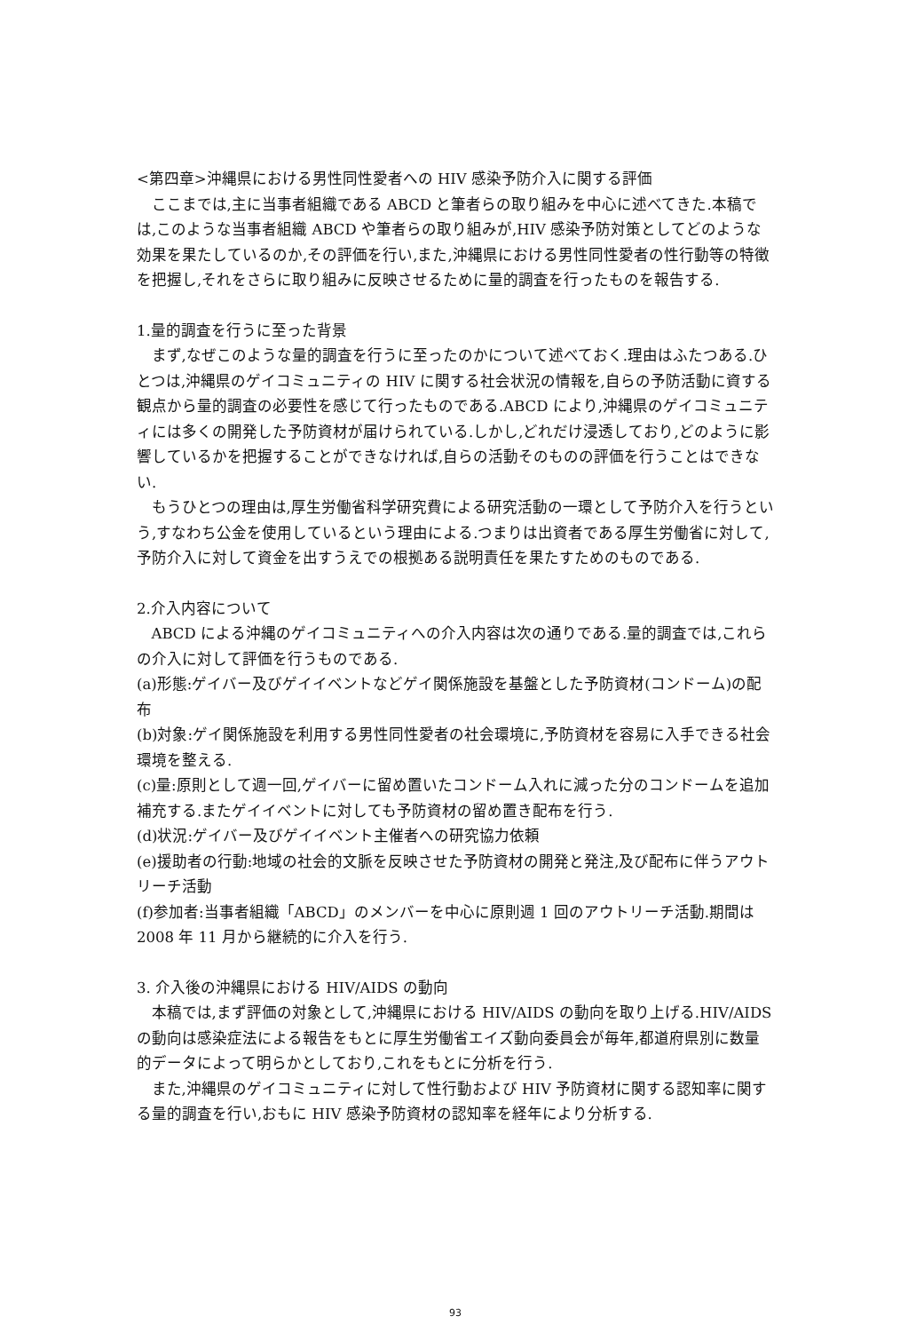<第四章>沖縄県における男性同性愛者への HIV 感染予防介入に関する評価
ここまでは,主に当事者組織である ABCD と筆者らの取り組みを中心に述べてきた.本稿では,このような当事者組織 ABCD や筆者らの取り組みが,HIV 感染予防対策としてどのような効果を果たしているのか,その評価を行い,また,沖縄県における男性同性愛者の性行動等の特徴を把握し,それをさらに取り組みに反映させるために量的調査を行ったものを報告する.
1.量的調査を行うに至った背景
まず,なぜこのような量的調査を行うに至ったのかについて述べておく.理由はふたつある.ひとつは,沖縄県のゲイコミュニティの HIV に関する社会状況の情報を,自らの予防活動に資する観点から量的調査の必要性を感じて行ったものである.ABCD により,沖縄県のゲイコミュニティには多くの開発した予防資材が届けられている.しかし,どれだけ浸透しており,どのように影響しているかを把握することができなければ,自らの活動そのものの評価を行うことはできない.
もうひとつの理由は,厚生労働省科学研究費による研究活動の一環として予防介入を行うという,すなわち公金を使用しているという理由による.つまりは出資者である厚生労働省に対して,予防介入に対して資金を出すうえでの根拠ある説明責任を果たすためのものである.
2.介入内容について
ABCD による沖縄のゲイコミュニティへの介入内容は次の通りである.量的調査では,これらの介入に対して評価を行うものである.
(a)形態:ゲイバー及びゲイイベントなどゲイ関係施設を基盤とした予防資材(コンドーム)の配布
(b)対象:ゲイ関係施設を利用する男性同性愛者の社会環境に,予防資材を容易に入手できる社会環境を整える.
(c)量:原則として週一回,ゲイバーに留め置いたコンドーム入れに減った分のコンドームを追加補充する.またゲイイベントに対しても予防資材の留め置き配布を行う.
(d)状況:ゲイバー及びゲイイベント主催者への研究協力依頼
(e)援助者の行動:地域の社会的文脈を反映させた予防資材の開発と発注,及び配布に伴うアウトリーチ活動
(f)参加者:当事者組織「ABCD」のメンバーを中心に原則週 1 回のアウトリーチ活動.期間は 2008 年 11 月から継続的に介入を行う.
3. 介入後の沖縄県における HIV/AIDS の動向
本稿では,まず評価の対象として,沖縄県における HIV/AIDS の動向を取り上げる.HIV/AIDS の動向は感染症法による報告をもとに厚生労働省エイズ動向委員会が毎年,都道府県別に数量的データによって明らかとしており,これをもとに分析を行う.
また,沖縄県のゲイコミュニティに対して性行動および HIV 予防資材に関する認知率に関する量的調査を行い,おもに HIV 感染予防資材の認知率を経年により分析する.
93